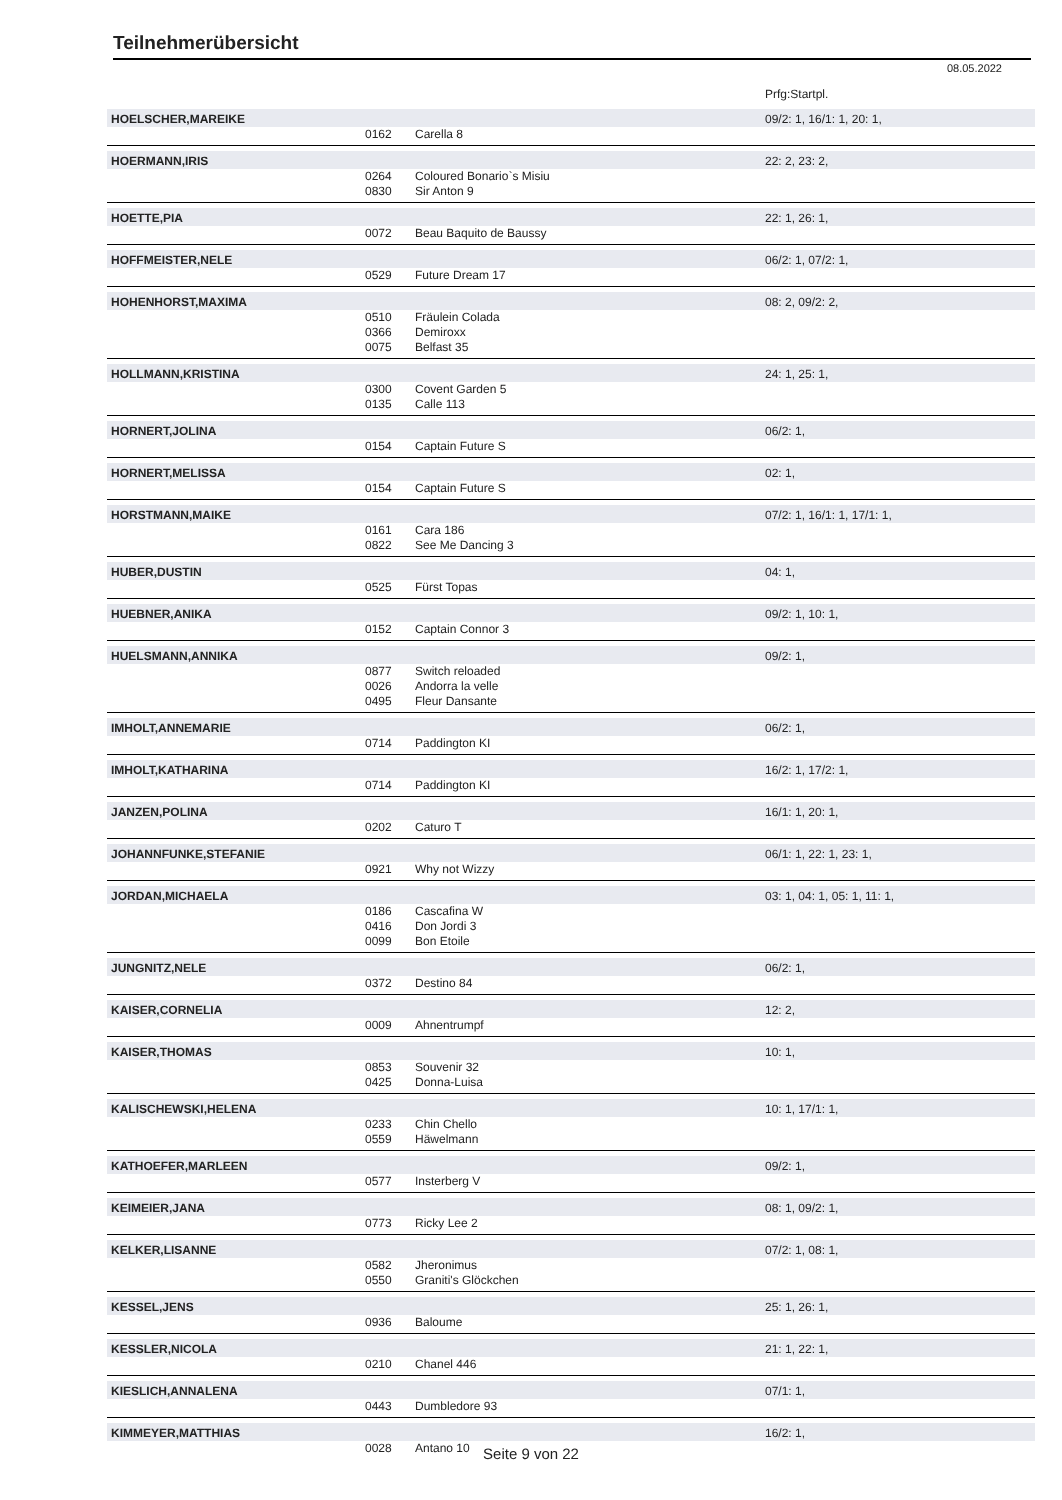Teilnehmerübersicht
08.05.2022
| | | | Prfg:Startpl. |
| HOELSCHER,MAREIKE | | | 09/2: 1, 16/1: 1, 20: 1, |
| | 0162 | Carella 8 | |
| HOERMANN,IRIS | | | 22: 2, 23: 2, |
| | 0264 | Coloured Bonario`s Misiu | |
| | 0830 | Sir Anton 9 | |
| HOETTE,PIA | | | 22: 1, 26: 1, |
| | 0072 | Beau Baquito de Baussy | |
| HOFFMEISTER,NELE | | | 06/2: 1, 07/2: 1, |
| | 0529 | Future Dream 17 | |
| HOHENHORST,MAXIMA | | | 08: 2, 09/2: 2, |
| | 0510 | Fräulein Colada | |
| | 0366 | Demiroxx | |
| | 0075 | Belfast 35 | |
| HOLLMANN,KRISTINA | | | 24: 1, 25: 1, |
| | 0300 | Covent Garden 5 | |
| | 0135 | Calle 113 | |
| HORNERT,JOLINA | | | 06/2: 1, |
| | 0154 | Captain Future S | |
| HORNERT,MELISSA | | | 02: 1, |
| | 0154 | Captain Future S | |
| HORSTMANN,MAIKE | | | 07/2: 1, 16/1: 1, 17/1: 1, |
| | 0161 | Cara 186 | |
| | 0822 | See Me Dancing 3 | |
| HUBER,DUSTIN | | | 04: 1, |
| | 0525 | Fürst Topas | |
| HUEBNER,ANIKA | | | 09/2: 1, 10: 1, |
| | 0152 | Captain Connor 3 | |
| HUELSMANN,ANNIKA | | | 09/2: 1, |
| | 0877 | Switch reloaded | |
| | 0026 | Andorra la velle | |
| | 0495 | Fleur Dansante | |
| IMHOLT,ANNEMARIE | | | 06/2: 1, |
| | 0714 | Paddington KI | |
| IMHOLT,KATHARINA | | | 16/2: 1, 17/2: 1, |
| | 0714 | Paddington KI | |
| JANZEN,POLINA | | | 16/1: 1, 20: 1, |
| | 0202 | Caturo T | |
| JOHANNFUNKE,STEFANIE | | | 06/1: 1, 22: 1, 23: 1, |
| | 0921 | Why not Wizzy | |
| JORDAN,MICHAELA | | | 03: 1, 04: 1, 05: 1, 11: 1, |
| | 0186 | Cascafina W | |
| | 0416 | Don Jordi 3 | |
| | 0099 | Bon Etoile | |
| JUNGNITZ,NELE | | | 06/2: 1, |
| | 0372 | Destino 84 | |
| KAISER,CORNELIA | | | 12: 2, |
| | 0009 | Ahnentrumpf | |
| KAISER,THOMAS | | | 10: 1, |
| | 0853 | Souvenir 32 | |
| | 0425 | Donna-Luisa | |
| KALISCHEWSKI,HELENA | | | 10: 1, 17/1: 1, |
| | 0233 | Chin Chello | |
| | 0559 | Häwelmann | |
| KATHOEFER,MARLEEN | | | 09/2: 1, |
| | 0577 | Insterberg V | |
| KEIMEIER,JANA | | | 08: 1, 09/2: 1, |
| | 0773 | Ricky Lee 2 | |
| KELKER,LISANNE | | | 07/2: 1, 08: 1, |
| | 0582 | Jheronimus | |
| | 0550 | Graniti's Glöckchen | |
| KESSEL,JENS | | | 25: 1, 26: 1, |
| | 0936 | Baloume | |
| KESSLER,NICOLA | | | 21: 1, 22: 1, |
| | 0210 | Chanel 446 | |
| KIESLICH,ANNALENA | | | 07/1: 1, |
| | 0443 | Dumbledore 93 | |
| KIMMEYER,MATTHIAS | | | 16/2: 1, |
| | 0028 | Antano 10 | |
Seite 9 von 22